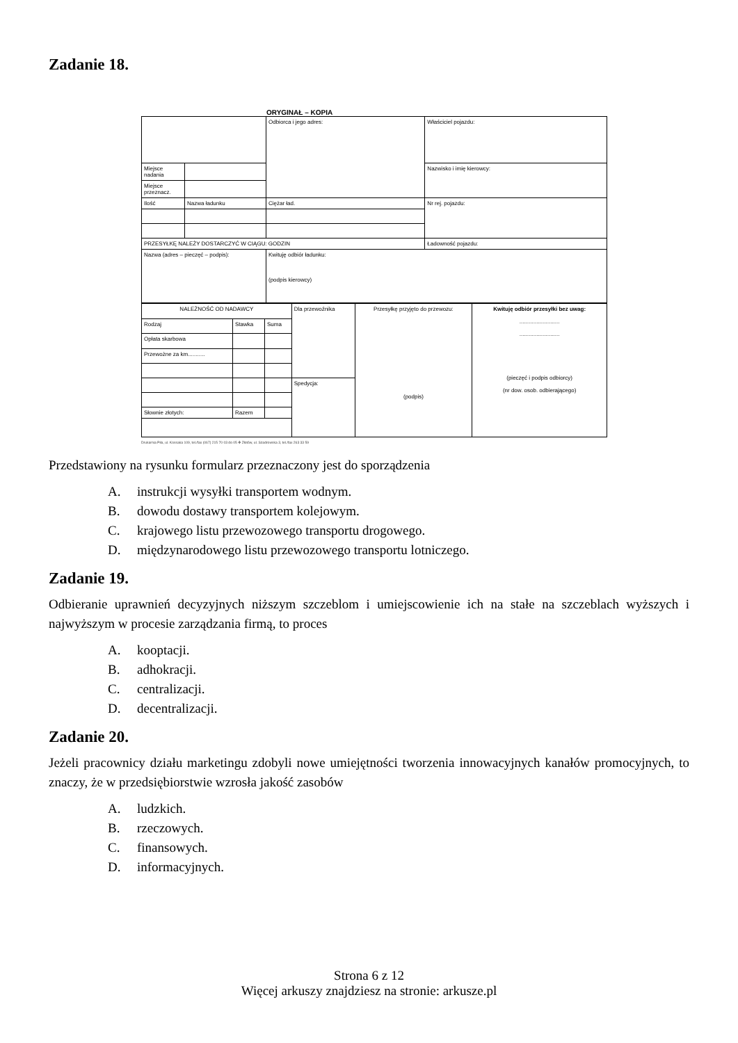Zadanie 18.
ORYGINAŁ – KOPIA
| | | Odbiorca i jego adres: | | Właściciel pojazdu: |
| Miejsce nadania | | | | Nazwisko i imię kierowcy: |
| Miejsce przeznacz. | | | | |
| Ilość | Nazwa ładunku | | Ciężar ład. | Nr rej. pojazdu: |
| PRZESYŁKĘ NALEŻY DOSTARCZYĆ W CIĄGU: GODZIN | | | | Ładowność pojazdu: |
| Nazwa (adres – pieczęć – podpis): | | | Kwituję odbiór ładunku: (podpis kierowcy) | |
| NALEŻNOŚĆ OD NADAWCY | | | Dla przewoźnika | Przesyłkę przyjęto do przewozu: (podpis) | Kwituję odbiór przesyłki bez uwag: .......................... .......................... (pieczęć i podpis odbiorcy) (nr dow. osob. odbierającego) |
| Rodzaj | Stawka | Suma | | | |
| Opłata skarbowa | | | | | |
| Przewożne za km........... | | | | | |
| | | | Spedycja: | | |
| Słownie złotych: | Razem | | | | |
Drukarnia Piła, ul. Kossaka 109, tel./fax (067) 215 70 03 do 05 ❖ Złotów, ul. Szadrowska 3, tel./fax 263 33 59
Przedstawiony na rysunku formularz przeznaczony jest do sporządzenia
A. instrukcji wysyłki transportem wodnym.
B. dowodu dostawy transportem kolejowym.
C. krajowego listu przewozowego transportu drogowego.
D. międzynarodowego listu przewozowego transportu lotniczego.
Zadanie 19.
Odbieranie uprawnień decyzyjnych niższym szczeblom i umiejscowienie ich na stałe na szczeblach wyższych i najwyższym w procesie zarządzania firmą, to proces
A. kooptacji.
B. adhokracji.
C. centralizacji.
D. decentralizacji.
Zadanie 20.
Jeżeli pracownicy działu marketingu zdobyli nowe umiejętności tworzenia innowacyjnych kanałów promocyjnych, to znaczy, że w przedsiębiorstwie wzrosła jakość zasobów
A. ludzkich.
B. rzeczowych.
C. finansowych.
D. informacyjnych.
Strona 6 z 12
Więcej arkuszy znajdziesz na stronie: arkusze.pl